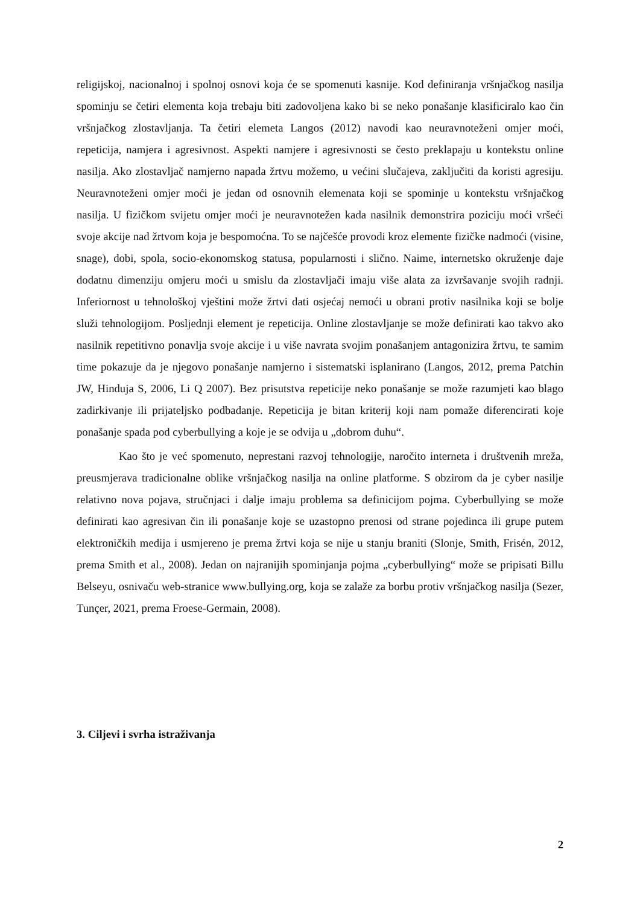religijskoj, nacionalnoj i spolnoj osnovi koja će se spomenuti kasnije. Kod definiranja vršnjačkog nasilja spominju se četiri elementa koja trebaju biti zadovoljena kako bi se neko ponašanje klasificiralo kao čin vršnjačkog zlostavljanja. Ta četiri elemeta Langos (2012) navodi kao neuravnoteženi omjer moći, repeticija, namjera i agresivnost. Aspekti namjere i agresivnosti se često preklapaju u kontekstu online nasilja. Ako zlostavljač namjerno napada žrtvu možemo, u većini slučajeva, zaključiti da koristi agresiju. Neuravnoteženi omjer moći je jedan od osnovnih elemenata koji se spominje u kontekstu vršnjačkog nasilja. U fizičkom svijetu omjer moći je neuravnotežen kada nasilnik demonstrira poziciju moći vršeći svoje akcije nad žrtvom koja je bespomoćna. To se najčešće provodi kroz elemente fizičke nadmoći (visine, snage), dobi, spola, socio-ekonomskog statusa, popularnosti i slično. Naime, internetsko okruženje daje dodatnu dimenziju omjeru moći u smislu da zlostavljači imaju više alata za izvršavanje svojih radnji. Inferiornost u tehnološkoj vještini može žrtvi dati osjećaj nemoći u obrani protiv nasilnika koji se bolje služi tehnologijom. Posljednji element je repeticija. Online zlostavljanje se može definirati kao takvo ako nasilnik repetitivno ponavlja svoje akcije i u više navrata svojim ponašanjem antagonizira žrtvu, te samim time pokazuje da je njegovo ponašanje namjerno i sistematski isplanirano (Langos, 2012, prema Patchin JW, Hinduja S, 2006, Li Q 2007). Bez prisutstva repeticije neko ponašanje se može razumjeti kao blago zadirkivanje ili prijateljsko podbadanje. Repeticija je bitan kriterij koji nam pomaže diferencirati koje ponašanje spada pod cyberbullying a koje je se odvija u „dobrom duhu“.
Kao što je već spomenuto, neprestani razvoj tehnologije, naročito interneta i društvenih mreža, preusmjerava tradicionalne oblike vršnjačkog nasilja na online platforme. S obzirom da je cyber nasilje relativno nova pojava, stručnjaci i dalje imaju problema sa definicijom pojma. Cyberbullying se može definirati kao agresivan čin ili ponašanje koje se uzastopno prenosi od strane pojedinca ili grupe putem elektroničkih medija i usmjereno je prema žrtvi koja se nije u stanju braniti (Slonje, Smith, Frisén, 2012, prema Smith et al., 2008). Jedan on najranijih spominjanja pojma „cyberbullying“ može se pripisati Billu Belseyu, osnivaču web-stranice www.bullying.org, koja se zalaže za borbu protiv vršnjačkog nasilja (Sezer, Tunçer, 2021, prema Froese-Germain, 2008).
3. Ciljevi i svrha istraživanja
2